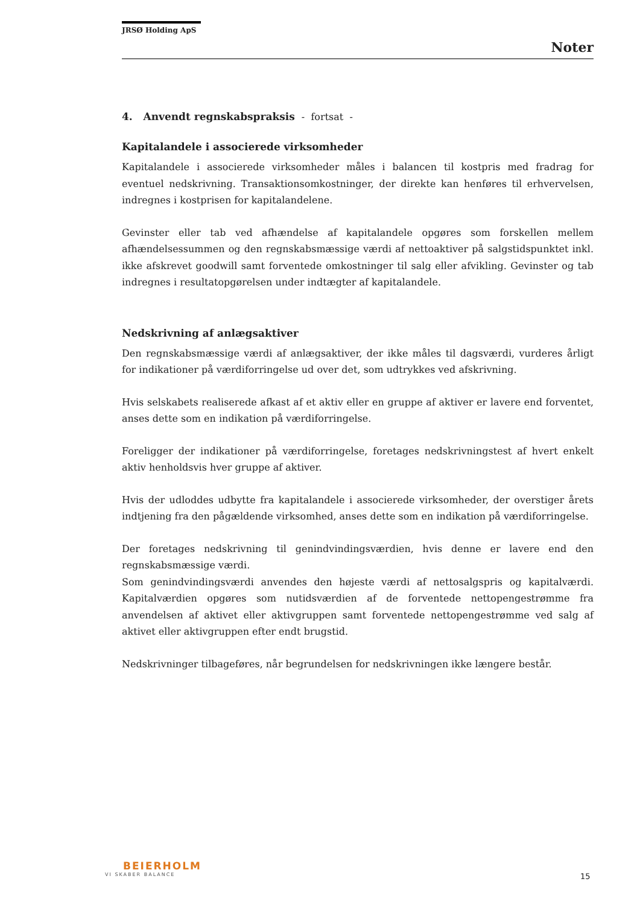JRSØ Holding ApS
Noter
4. Anvendt regnskabspraksis - fortsat -
Kapitalandele i associerede virksomheder
Kapitalandele i associerede virksomheder måles i balancen til kostpris med fradrag for eventuel nedskrivning. Transaktionsomkostninger, der direkte kan henføres til erhvervelsen, indregnes i kostprisen for kapitalandelene.
Gevinster eller tab ved afhændelse af kapitalandele opgøres som forskellen mellem afhændelsessummen og den regnskabsmæssige værdi af nettoaktiver på salgstidspunktet inkl. ikke afskrevet goodwill samt forventede omkostninger til salg eller afvikling. Gevinster og tab indregnes i resultatopgørelsen under indtægter af kapitalandele.
Nedskrivning af anlægsaktiver
Den regnskabsmæssige værdi af anlægsaktiver, der ikke måles til dagsværdi, vurderes årligt for indikationer på værdiforringelse ud over det, som udtrykkes ved afskrivning.
Hvis selskabets realiserede afkast af et aktiv eller en gruppe af aktiver er lavere end forventet, anses dette som en indikation på værdiforringelse.
Foreligger der indikationer på værdiforringelse, foretages nedskrivningstest af hvert enkelt aktiv henholdsvis hver gruppe af aktiver.
Hvis der udloddes udbytte fra kapitalandele i associerede virksomheder, der overstiger årets indtjening fra den pågældende virksomhed, anses dette som en indikation på værdiforringelse.
Der foretages nedskrivning til genindvindingsværdien, hvis denne er lavere end den regnskabsmæssige værdi.
Som genindvindingsværdi anvendes den højeste værdi af nettosalgspris og kapitalværdi. Kapitalværdien opgøres som nutidsværdien af de forventede nettopengestrømme fra anvendelsen af aktivet eller aktivgruppen samt forventede nettopengestrømme ved salg af aktivet eller aktivgruppen efter endt brugstid.
Nedskrivninger tilbageføres, når begrundelsen for nedskrivningen ikke længere består.
BEIERHOLM
VI SKABER BALANCE
15